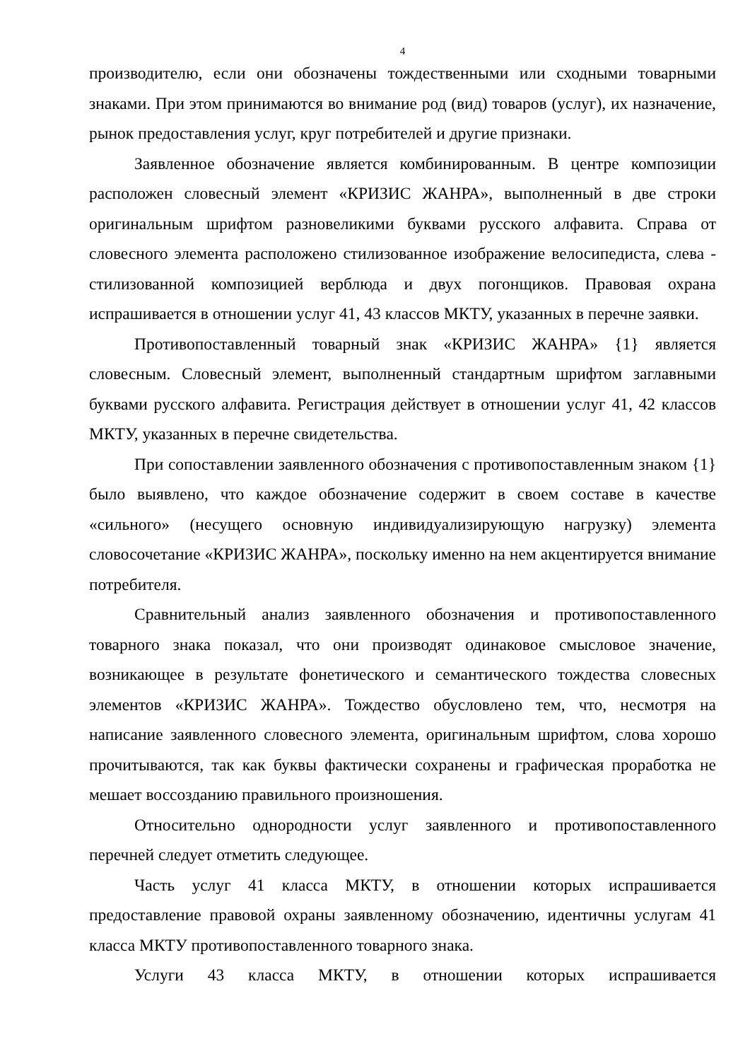4
производителю, если они обозначены тождественными или сходными товарными знаками. При этом принимаются во внимание род (вид) товаров (услуг), их назначение, рынок предоставления услуг, круг потребителей и другие признаки.
Заявленное обозначение является комбинированным. В центре композиции расположен словесный элемент «КРИЗИС ЖАНРА», выполненный в две строки оригинальным шрифтом разновеликими буквами русского алфавита. Справа от словесного элемента расположено стилизованное изображение велосипедиста, слева - стилизованной композицией верблюда и двух погонщиков. Правовая охрана испрашивается в отношении услуг 41, 43 классов МКТУ, указанных в перечне заявки.
Противопоставленный товарный знак «КРИЗИС ЖАНРА» {1} является словесным. Словесный элемент, выполненный стандартным шрифтом заглавными буквами русского алфавита. Регистрация действует в отношении услуг 41, 42 классов МКТУ, указанных в перечне свидетельства.
При сопоставлении заявленного обозначения с противопоставленным знаком {1} было выявлено, что каждое обозначение содержит в своем составе в качестве «сильного» (несущего основную индивидуализирующую нагрузку) элемента словосочетание «КРИЗИС ЖАНРА», поскольку именно на нем акцентируется внимание потребителя.
Сравнительный анализ заявленного обозначения и противопоставленного товарного знака показал, что они производят одинаковое смысловое значение, возникающее в результате фонетического и семантического тождества словесных элементов «КРИЗИС ЖАНРА». Тождество обусловлено тем, что, несмотря на написание заявленного словесного элемента, оригинальным шрифтом, слова хорошо прочитываются, так как буквы фактически сохранены и графическая проработка не мешает воссозданию правильного произношения.
Относительно однородности услуг заявленного и противопоставленного перечней следует отметить следующее.
Часть услуг 41 класса МКТУ, в отношении которых испрашивается предоставление правовой охраны заявленному обозначению, идентичны услугам 41 класса МКТУ противопоставленного товарного знака.
Услуги 43 класса МКТУ, в отношении которых испрашивается